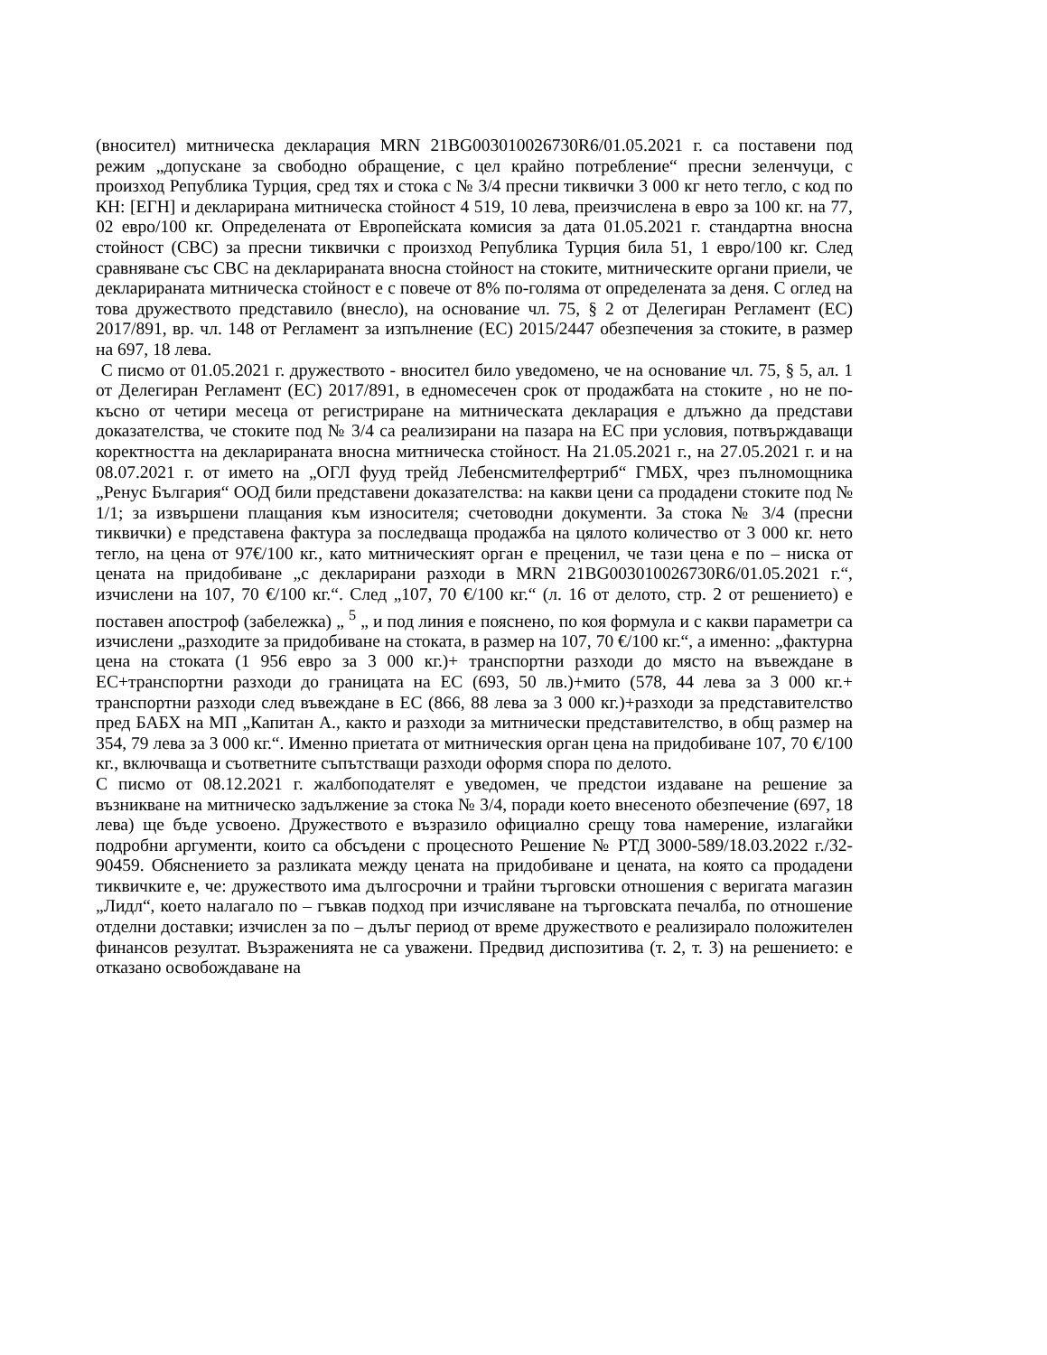(вносител) митническа декларация MRN 21BG003010026730R6/01.05.2021 г. са поставени под режим „допускане за свободно обращение, с цел крайно потребление“ пресни зеленчуци, с произход Република Турция, сред тях и стока с № 3/4 пресни тиквички 3 000 кг нето тегло, с код по КН: [ЕГН] и декларирана митническа стойност 4 519, 10 лева, преизчислена в евро за 100 кг. на 77, 02 евро/100 кг. Определената от Европейската комисия за дата 01.05.2021 г. стандартна вносна стойност (СВС) за пресни тиквички с произход Република Турция била 51, 1 евро/100 кг. След сравняване със СВС на декларираната вносна стойност на стоките, митническите органи приели, че декларираната митническа стойност е с повече от 8% по-голяма от определената за деня. С оглед на това дружеството представило (внесло), на основание чл. 75, § 2 от Делегиран Регламент (ЕС) 2017/891, вр. чл. 148 от Регламент за изпълнение (ЕС) 2015/2447 обезпечения за стоките, в размер на 697, 18 лева.
С писмо от 01.05.2021 г. дружеството - вносител било уведомено, че на основание чл. 75, § 5, ал. 1 от Делегиран Регламент (ЕС) 2017/891, в едномесечен срок от продажбата на стоките , но не по-късно от четири месеца от регистриране на митническата декларация е длъжно да представи доказателства, че стоките под № 3/4 са реализирани на пазара на ЕС при условия, потвърждаващи коректността на декларираната вносна митническа стойност. На 21.05.2021 г., на 27.05.2021 г. и на 08.07.2021 г. от името на „ОГЛ фууд трейд Лебенсмителфертриб“ ГМБХ, чрез пълномощника „Ренус България“ ООД били представени доказателства: на какви цени са продадени стоките под № 1/1; за извършени плащания към износителя; счетоводни документи. За стока № 3/4 (пресни тиквички) е представена фактура за последваща продажба на цялото количество от 3 000 кг. нето тегло, на цена от 97€/100 кг., като митническият орган е преценил, че тази цена е по – ниска от цената на придобиване „с декларирани разходи в MRN 21BG003010026730R6/01.05.2021 г.“, изчислени на 107, 70 €/100 кг.“. След „107, 70 €/100 кг.“ (л. 16 от делото, стр. 2 от решението) е поставен апостроф (забележка) „ <sup>5</sup> „ и под линия е пояснено, по коя формула и с какви параметри са изчислени „разходите за придобиване на стоката, в размер на 107, 70 €/100 кг.“, а именно: „фактурна цена на стоката (1 956 евро за 3 000 кг.)+ транспортни разходи до място на въвеждане в ЕС+транспортни разходи до границата на ЕС (693, 50 лв.)+мито (578, 44 лева за 3 000 кг.+ транспортни разходи след въвеждане в ЕС (866, 88 лева за 3 000 кг.)+разходи за представителство пред БАБХ на МП „Капитан А., както и разходи за митнически представителство, в общ размер на 354, 79 лева за 3 000 кг.“. Именно приетата от митническия орган цена на придобиване 107, 70 €/100 кг., включваща и съответните съпътстващи разходи оформя спора по делото.
С писмо от 08.12.2021 г. жалбоподателят е уведомен, че предстои издаване на решение за възникване на митническо задължение за стока № 3/4, поради което внесеното обезпечение (697, 18 лева) ще бъде усвоено. Дружеството е възразило официално срещу това намерение, излагайки подробни аргументи, които са обсъдени с процесното Решение № РТД 3000-589/18.03.2022 г./32-90459. Обяснението за разликата между цената на придобиване и цената, на която са продадени тиквичките е, че: дружеството има дългосрочни и трайни търговски отношения с веригата магазин „Лидл“, което налагало по – гъвкав подход при изчисляване на търговската печалба, по отношение отделни доставки; изчислен за по – дълъг период от време дружеството е реализирало положителен финансов резултат. Възраженията не са уважени. Предвид диспозитива (т. 2, т. 3) на решението: е отказано освобождаване на